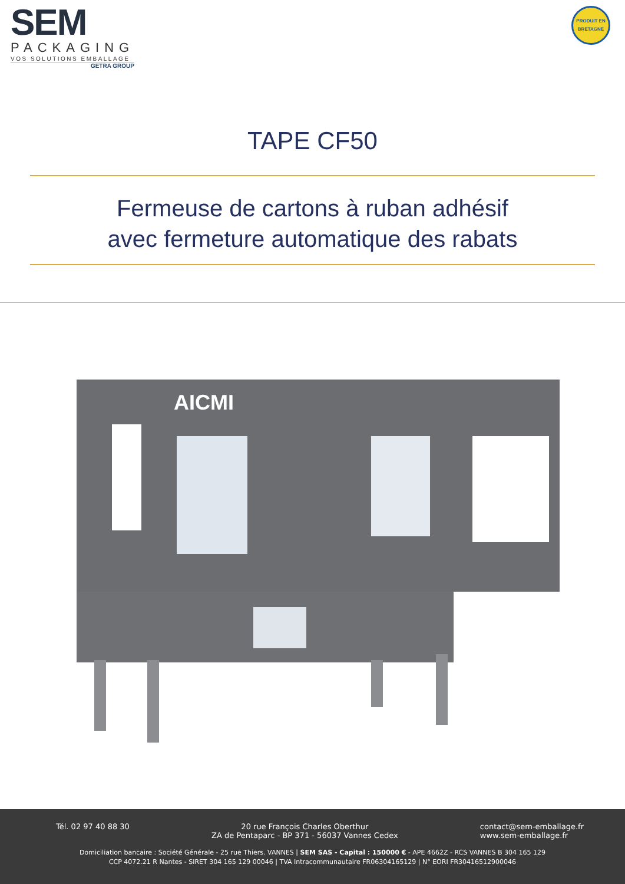SEM
PACKAGING
VOS SOLUTIONS EMBALLAGE
GETRA GROUP
PRODUIT EN
BRETAGNE
TAPE CF50
Fermeuse de cartons à ruban adhésif
avec fermeture automatique des rabats
AICMI
Tél. 02 97 40 88 30 20 rue François Charles Oberthur
ZA de Pentaparc - BP 371 - 56037 Vannes Cedex
contact@sem-emballage.fr
www.sem-emballage.fr
Domiciliation bancaire : Société Générale - 25 rue Thiers. VANNES | SEM SAS - Capital : 150000 € - APE 4662Z - RCS VANNES B 304 165 129
CCP 4072.21 R Nantes - SIRET 304 165 129 00046 | TVA Intracommunautaire FR06304165129 | N° EORI FR30416512900046